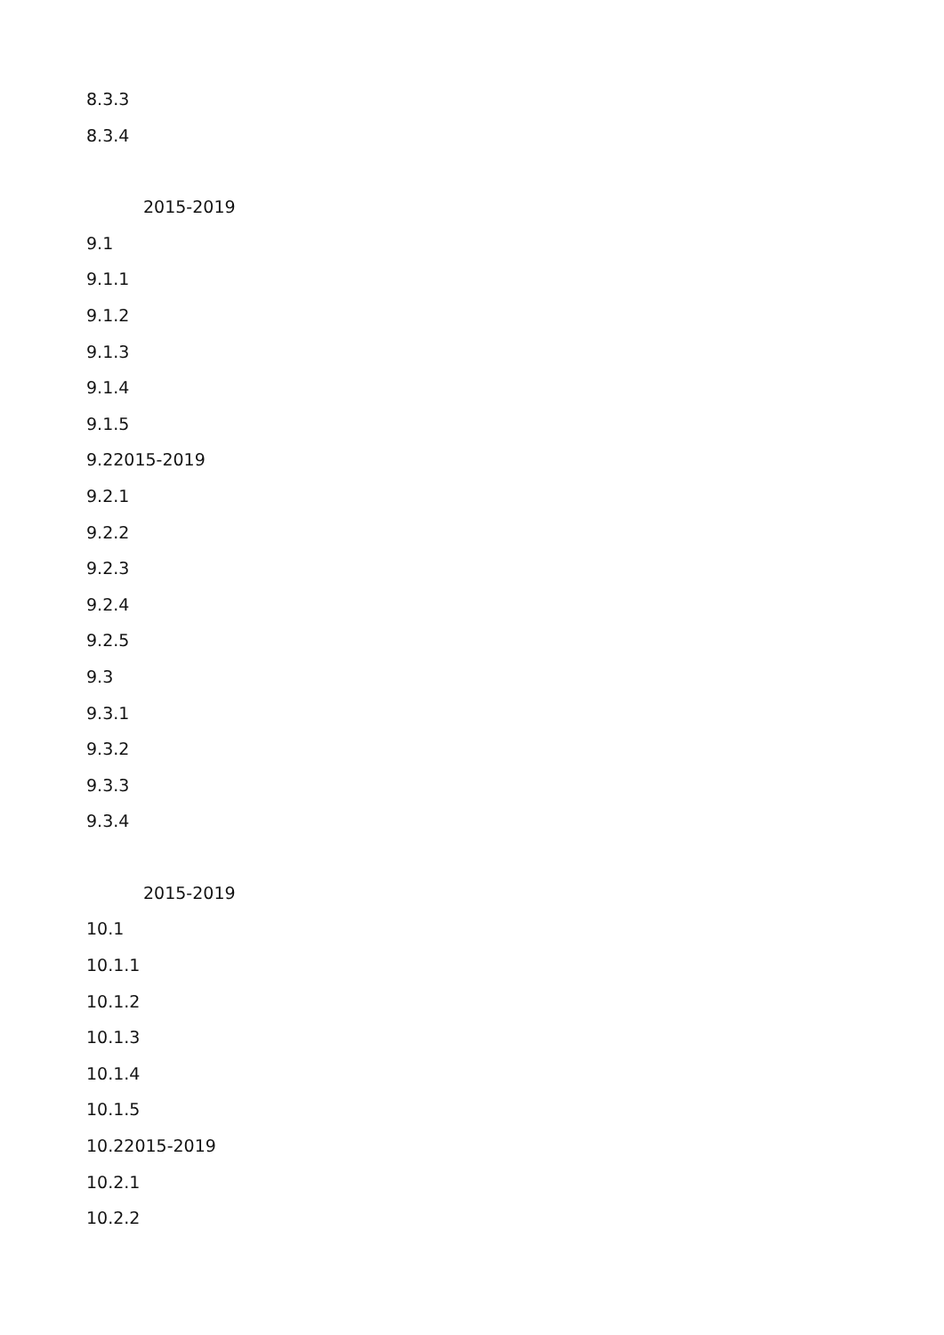8.3.3
8.3.4
2015-2019
9.1
9.1.1
9.1.2
9.1.3
9.1.4
9.1.5
9.22015-2019
9.2.1
9.2.2
9.2.3
9.2.4
9.2.5
9.3
9.3.1
9.3.2
9.3.3
9.3.4
2015-2019
10.1
10.1.1
10.1.2
10.1.3
10.1.4
10.1.5
10.22015-2019
10.2.1
10.2.2